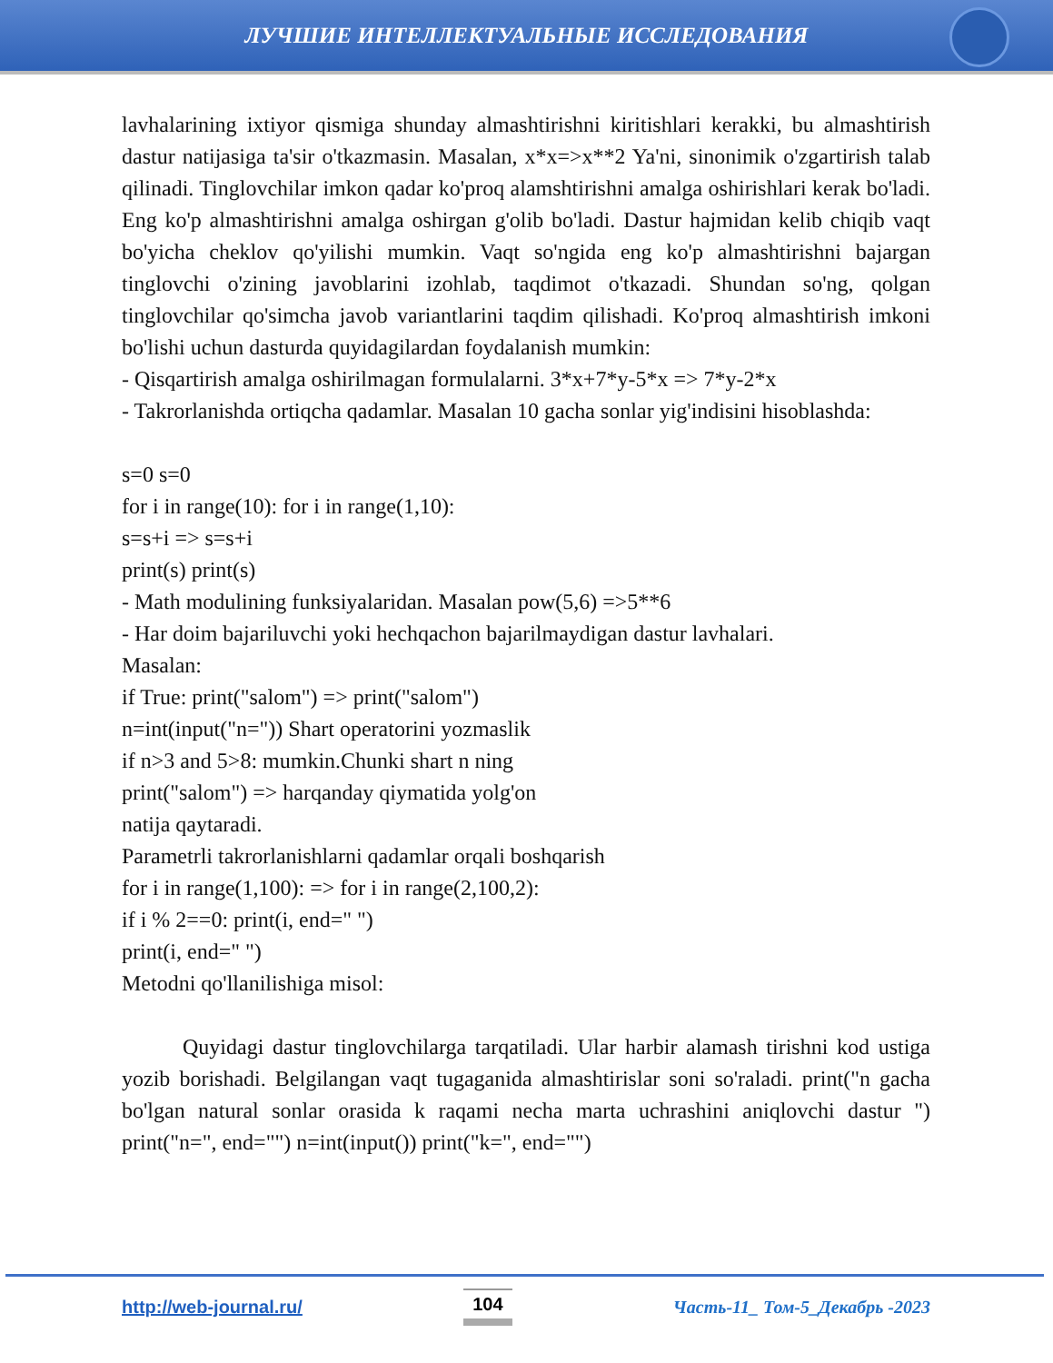ЛУЧШИЕ ИНТЕЛЛЕКТУАЛЬНЫЕ ИССЛЕДОВАНИЯ
lavhalarining ixtiyor qismiga shunday almashtirishni kiritishlari kerakki, bu almashtirish dastur natijasiga ta'sir o'tkazmasin. Masalan, x*x=>x**2 Ya'ni, sinonimik o'zgartirish talab qilinadi. Tinglovchilar imkon qadar ko'proq alamshtirishni amalga oshirishlari kerak bo'ladi. Eng ko'p almashtirishni amalga oshirgan g'olib bo'ladi. Dastur hajmidan kelib chiqib vaqt bo'yicha cheklov qo'yilishi mumkin. Vaqt so'ngida eng ko'p almashtirishni bajargan tinglovchi o'zining javoblarini izohlab, taqdimot o'tkazadi. Shundan so'ng, qolgan tinglovchilar qo'simcha javob variantlarini taqdim qilishadi. Ko'proq almashtirish imkoni bo'lishi uchun dasturda quyidagilardan foydalanish mumkin:
- Qisqartirish amalga oshirilmagan formulalarni. 3*x+7*y-5*x => 7*y-2*x
- Takrorlanishda ortiqcha qadamlar. Masalan 10 gacha sonlar yig'indisini hisoblashda:
s=0 s=0
for i in range(10): for i in range(1,10):
s=s+i => s=s+i
print(s) print(s)
- Math modulining funksiyalaridan. Masalan pow(5,6) =>5**6
- Har doim bajariluvchi yoki hechqachon bajarilmaydigan dastur lavhalari.
Masalan:
if True: print("salom") => print("salom")
n=int(input("n=")) Shart operatorini yozmaslik
if n>3 and 5>8: mumkin.Chunki shart n ning
print("salom") => harqanday qiymatida yolg'on
natija qaytaradi.
Parametrli takrorlanishlarni qadamlar orqali boshqarish
for i in range(1,100): => for i in range(2,100,2):
if i % 2==0: print(i, end=" ")
print(i, end=" ")
Metodni qo'llanilishiga misol:
Quyidagi dastur tinglovchilarga tarqatiladi. Ular harbir alamash tirishni kod ustiga yozib borishadi. Belgilangan vaqt tugaganida almashtirislar soni so'raladi. print("n gacha bo'lgan natural sonlar orasida k raqami necha marta uchrashini aniqlovchi dastur ") print("n=", end="") n=int(input()) print("k=", end="")
http://web-journal.ru/ 104 Часть-11_ Том-5_Декабрь -2023